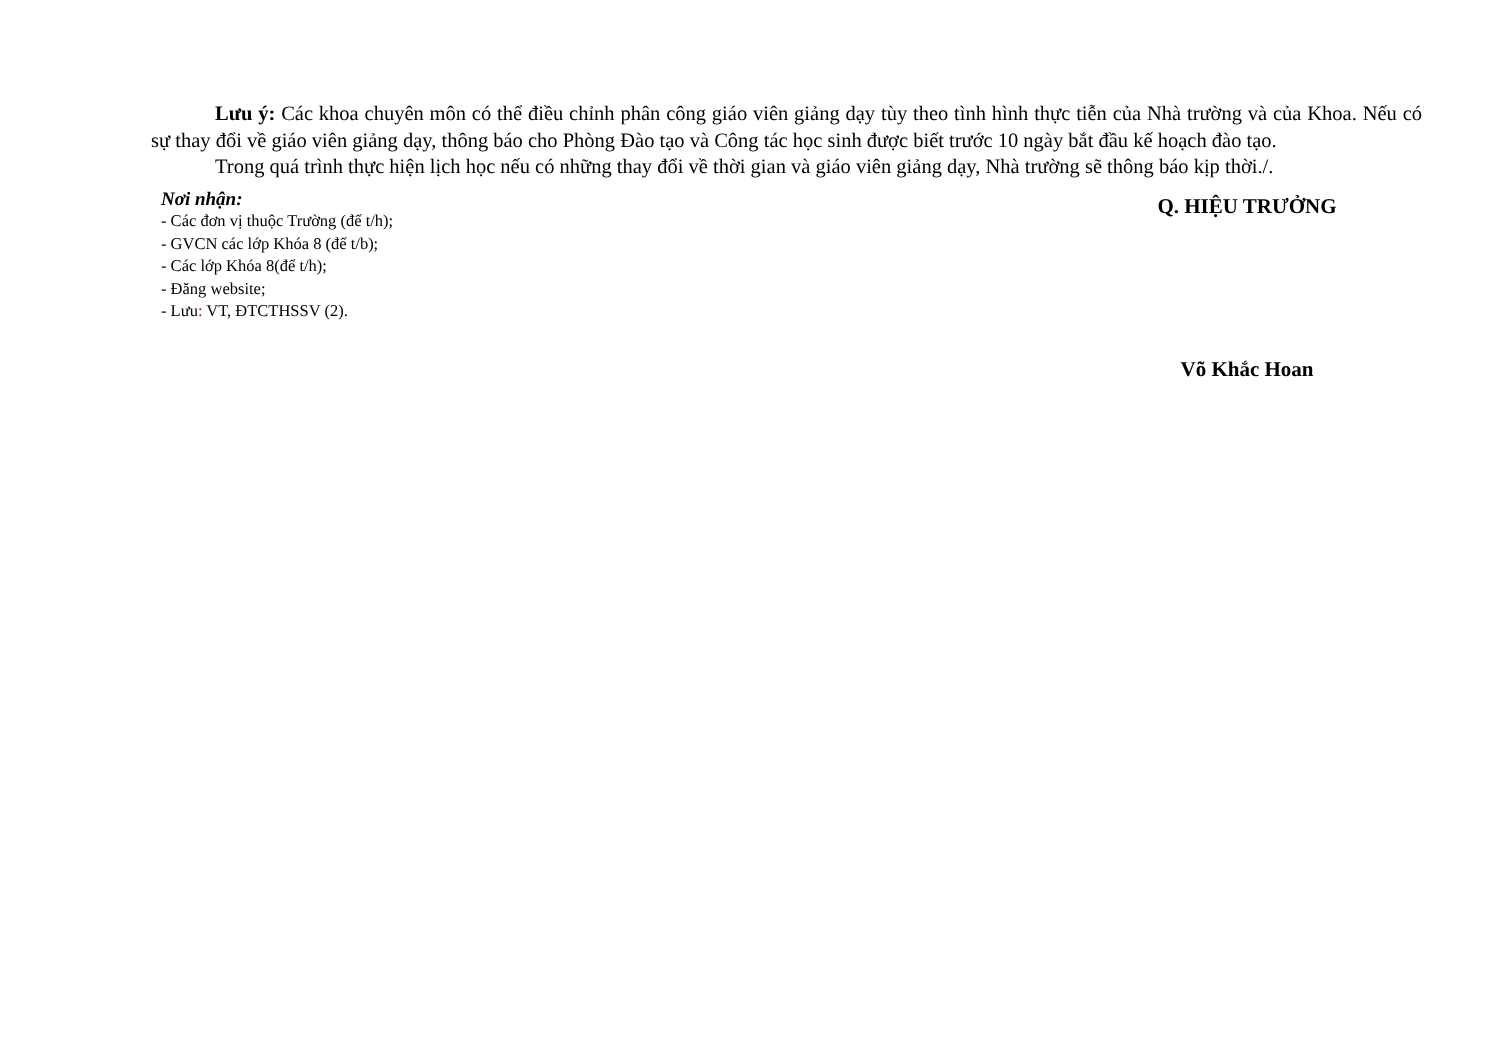Lưu ý: Các khoa chuyên môn có thể điều chỉnh phân công giáo viên giảng dạy tùy theo tình hình thực tiễn của Nhà trường và của Khoa. Nếu có sự thay đổi về giáo viên giảng dạy, thông báo cho Phòng Đào tạo và Công tác học sinh được biết trước 10 ngày bắt đầu kế hoạch đào tạo.
Trong quá trình thực hiện lịch học nếu có những thay đổi về thời gian và giáo viên giảng dạy, Nhà trường sẽ thông báo kịp thời./.
Nơi nhận:
- Các đơn vị thuộc Trường (để t/h);
- GVCN các lớp Khóa 8 (để t/b);
- Các lớp Khóa 8(để t/h);
- Đăng website;
- Lưu: VT, ĐTCTHSSV (2).
Q. HIỆU TRƯỞNG
Võ Khắc Hoan